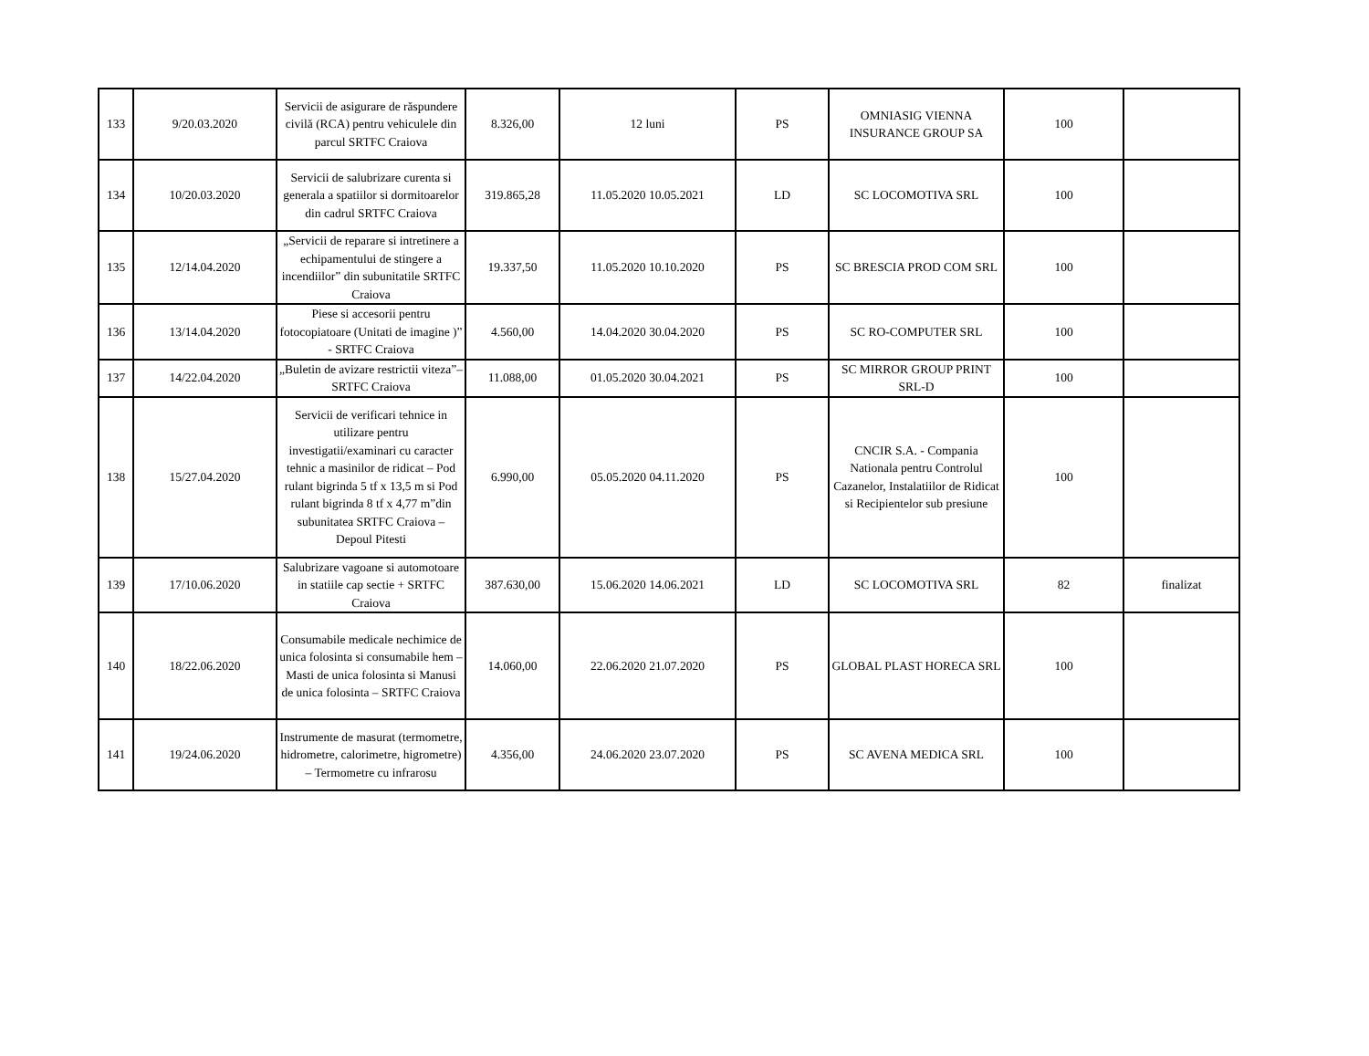| 133 | 9/20.03.2020 | Servicii de asigurare de răspundere civilă (RCA) pentru vehiculele din parcul SRTFC Craiova | 8.326,00 | 12 luni | PS | OMNIASIG VIENNA INSURANCE GROUP SA | 100 | |
| 134 | 10/20.03.2020 | Servicii de salubrizare curenta si generala a spatiilor si dormitoarelor din cadrul SRTFC Craiova | 319.865,28 | 11.05.2020 10.05.2021 | LD | SC LOCOMOTIVA SRL | 100 | |
| 135 | 12/14.04.2020 | „Servicii de reparare si intretinere a echipamentului de stingere a incendiilor” din subunitatile SRTFC Craiova | 19.337,50 | 11.05.2020 10.10.2020 | PS | SC BRESCIA PROD COM SRL | 100 | |
| 136 | 13/14.04.2020 | Piese si accesorii pentru fotocopiatoare (Unitati de imagine )” - SRTFC Craiova | 4.560,00 | 14.04.2020 30.04.2020 | PS | SC RO-COMPUTER SRL | 100 | |
| 137 | 14/22.04.2020 | „Buletin de avizare restrictii viteza”– SRTFC Craiova | 11.088,00 | 01.05.2020 30.04.2021 | PS | SC MIRROR GROUP PRINT SRL-D | 100 | |
| 138 | 15/27.04.2020 | Servicii de verificari tehnice in utilizare pentru investigatii/examinari cu caracter tehnic a masinilor de ridicat – Pod rulant bigrinda 5 tf x 13,5 m si Pod rulant bigrinda 8 tf x 4,77 m”din subunitatea SRTFC Craiova – Depoul Pitesti | 6.990,00 | 05.05.2020 04.11.2020 | PS | CNCIR S.A. - Compania Nationala pentru Controlul Cazanelor, Instalatiilor de Ridicat si Recipientelor sub presiune | 100 | |
| 139 | 17/10.06.2020 | Salubrizare vagoane si automotoare in statiile cap sectie + SRTFC Craiova | 387.630,00 | 15.06.2020 14.06.2021 | LD | SC LOCOMOTIVA SRL | 82 | finalizat |
| 140 | 18/22.06.2020 | Consumabile medicale nechimice de unica folosinta si consumabile hem – Masti de unica folosinta si Manusi de unica folosinta – SRTFC Craiova | 14.060,00 | 22.06.2020 21.07.2020 | PS | GLOBAL PLAST HORECA SRL | 100 | |
| 141 | 19/24.06.2020 | Instrumente de masurat (termometre, hidrometre, calorimetre, higrometre) – Termometre cu infrarosu | 4.356,00 | 24.06.2020 23.07.2020 | PS | SC AVENA MEDICA SRL | 100 | |